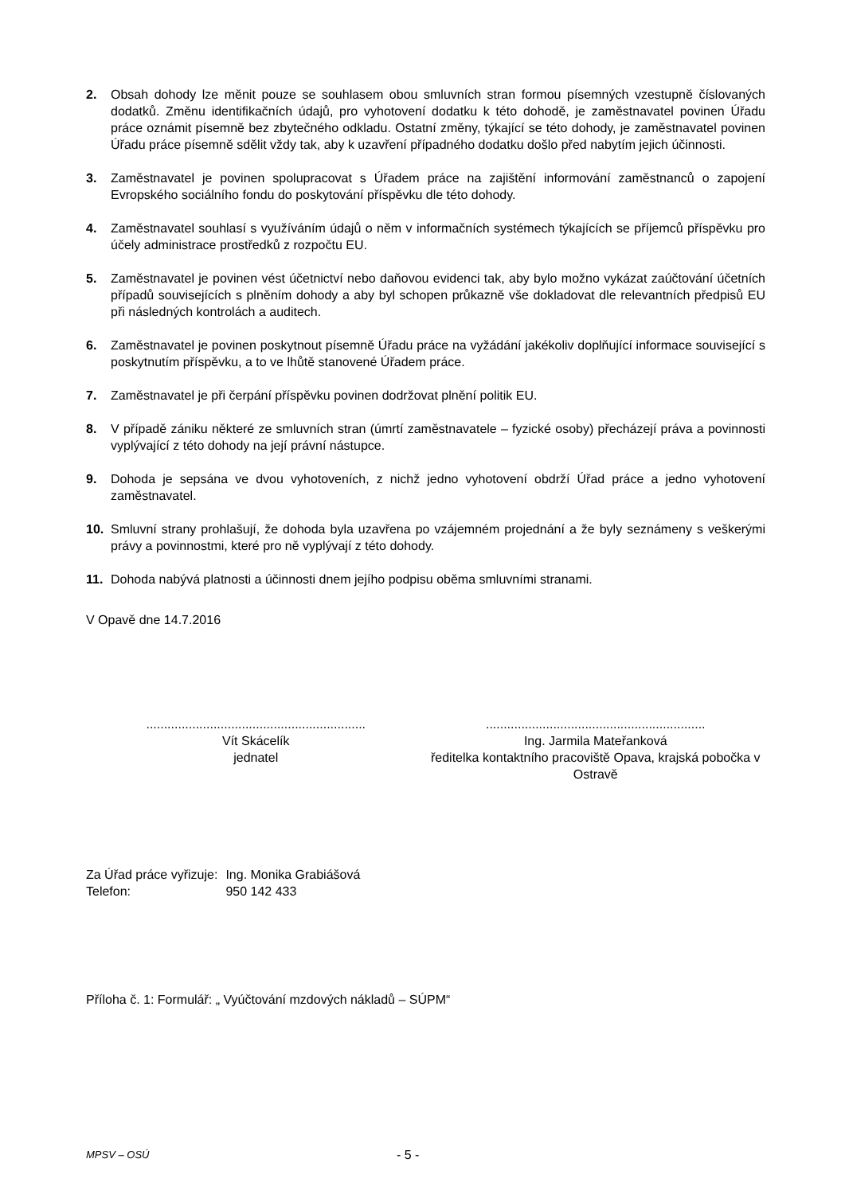2. Obsah dohody lze měnit pouze se souhlasem obou smluvních stran formou písemných vzestupně číslovaných dodatků. Změnu identifikačních údajů, pro vyhotovení dodatku k této dohodě, je zaměstnavatel povinen Úřadu práce oznámit písemně bez zbytečného odkladu. Ostatní změny, týkající se této dohody, je zaměstnavatel povinen Úřadu práce písemně sdělit vždy tak, aby k uzavření případného dodatku došlo před nabytím jejich účinnosti.
3. Zaměstnavatel je povinen spolupracovat s Úřadem práce na zajištění informování zaměstnanců o zapojení Evropského sociálního fondu do poskytování příspěvku dle této dohody.
4. Zaměstnavatel souhlasí s využíváním údajů o něm v informačních systémech týkajících se příjemců příspěvku pro účely administrace prostředků z rozpočtu EU.
5. Zaměstnavatel je povinen vést účetnictví nebo daňovou evidenci tak, aby bylo možno vykázat zaúčtování účetních případů souvisejících s plněním dohody a aby byl schopen průkazně vše dokladovat dle relevantních předpisů EU při následných kontrolách a auditech.
6. Zaměstnavatel je povinen poskytnout písemně Úřadu práce na vyžádání jakékoliv doplňující informace související s poskytnutím příspěvku, a to ve lhůtě stanovené Úřadem práce.
7. Zaměstnavatel je při čerpání příspěvku povinen dodržovat plnění politik EU.
8. V případě zániku některé ze smluvních stran (úmrtí zaměstnavatele – fyzické osoby) přecházejí práva a povinnosti vyplývající z této dohody na její právní nástupce.
9. Dohoda je sepsána ve dvou vyhotoveních, z nichž jedno vyhotovení obdrží Úřad práce a jedno vyhotovení zaměstnavatel.
10. Smluvní strany prohlašují, že dohoda byla uzavřena po vzájemném projednání a že byly seznámeny s veškerými právy a povinnostmi, které pro ně vyplývají z této dohody.
11. Dohoda nabývá platnosti a účinnosti dnem jejího podpisu oběma smluvními stranami.
V Opavě dne 14.7.2016
..............................................................
Vít Skácelík
jednatel
..............................................................
Ing. Jarmila Mateřanková
ředitelka kontaktního pracoviště Opava, krajská pobočka v Ostravě
| Za Úřad práce vyřizuje: | Ing. Monika Grabiášová |
| Telefon: | 950 142 433 |
Příloha č. 1: Formulář: „ Vyúčtování mzdových nákladů – SÚPM“
MPSV – OSÚ - 5 -